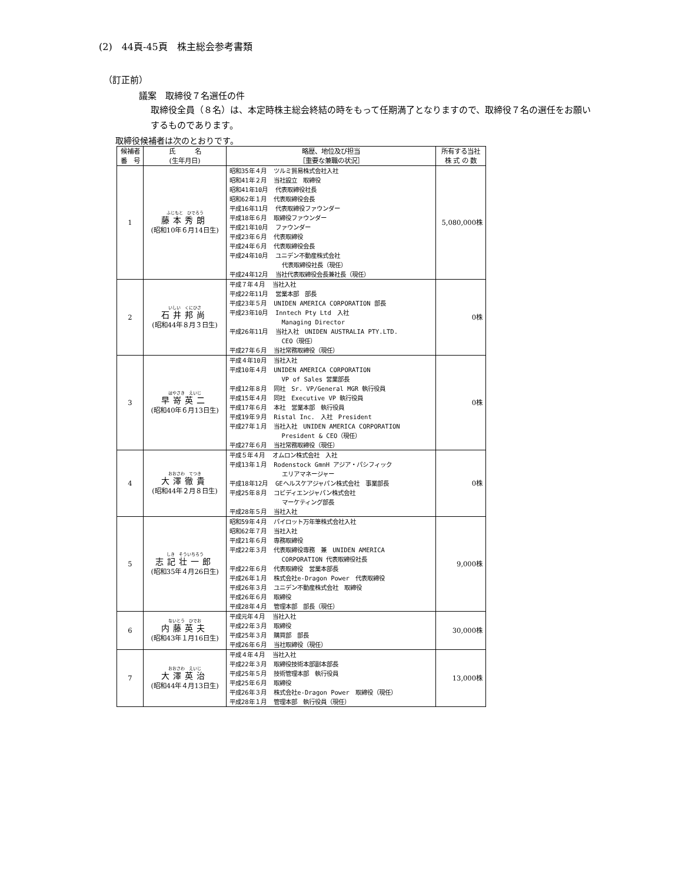(2)　44頁-45頁　株主総会参考書類
（訂正前）
議案　取締役７名選任の件
取締役全員（８名）は、本定時株主総会終結の時をもって任期満了となりますので、取締役７名の選任をお願いするものであります。
取締役候補者は次のとおりです。
| 候補者 番 号 | 氏 名 (生年月日) | 略歴、地位及び担当 ［重要な兼職の状況］ | 所有する当社 株 式 の 数 |
| --- | --- | --- | --- |
| 1 | ふじもと ひでろう 藤本秀朗 (昭和10年６月14日生) | 昭和35年４月 ツルミ貿易株式会社入社 昭和41年２月 当社設立 取締役 昭和41年10月 代表取締役社長 昭和62年１月 代表取締役会長 平成16年11月 代表取締役ファウンダー 平成18年６月 取締役ファウンダー 平成21年10月 ファウンダー 平成23年６月 代表取締役 平成24年６月 代表取締役会長 平成24年10月 ユニデン不動産株式会社 代表取締役社長（現任） 平成24年12月 当社代表取締役会長兼社長（現任） | 5,080,000株 |
| 2 | いしい くにひさ 石井邦尚 (昭和44年８月３日生) | 平成７年４月 当社入社 平成22年11月 営業本部 部長 平成23年５月 UNIDEN AMERICA CORPORATION 部長 平成23年10月 Inntech Pty Ltd 入社 Managing Director 平成26年11月 当社入社 UNIDEN AUSTRALIA PTY.LTD. CEO（現任） 平成27年６月 当社常務取締役（現任） | 0株 |
| 3 | はやさき えいじ 早嵜英二 (昭和40年６月13日生) | 平成４年10月 当社入社 平成10年４月 UNIDEN AMERICA CORPORATION VP of Sales 営業部長 平成12年８月 同社 Sr. VP/General MGR 執行役員 平成15年４月 同社 Executive VP 執行役員 平成17年６月 本社 営業本部 執行役員 平成19年９月 Ristal Inc. 入社 President 平成27年１月 当社入社 UNIDEN AMERICA CORPORATION President & CEO（現任） 平成27年６月 当社常務取締役（現任） | 0株 |
| 4 | おおさわ てつき 大澤徹貴 (昭和44年２月８日生) | 平成５年４月 オムロン株式会社 入社 平成13年１月 Rodenstock GmnH アジア・パシフィック エリアマネージャー 平成18年12月 GEヘルスケアジャパン株式会社 事業部長 平成25年８月 コビディエンジャパン株式会社 マーケティング部長 平成28年５月 当社入社 | 0株 |
| 5 | しき そういちろう 志記壮一郎 (昭和35年４月26日生) | 昭和59年４月 パイロット万年筆株式会社入社 昭和62年７月 当社入社 平成21年６月 専務取締役 平成22年３月 代表取締役専務 兼 UNIDEN AMERICA CORPORATION 代表取締役社長 平成22年６月 代表取締役 営業本部長 平成26年１月 株式会社e-Dragon Power 代表取締役 平成26年３月 ユニデン不動産株式会社 取締役 平成26年６月 取締役 平成28年４月 管理本部 部長（現任） | 9,000株 |
| 6 | ないとう ひでお 内藤英夫 (昭和43年１月16日生) | 平成元年４月 当社入社 平成22年３月 取締役 平成25年３月 購買部 部長 平成26年６月 当社取締役（現任） | 30,000株 |
| 7 | おおさわ えいじ 大澤英治 (昭和44年４月13日生) | 平成４年４月 当社入社 平成22年３月 取締役技術本部副本部長 平成25年５月 技術管理本部 執行役員 平成25年６月 取締役 平成26年３月 株式会社e-Dragon Power 取締役（現任） 平成28年１月 管理本部 執行役員（現任） | 13,000株 |